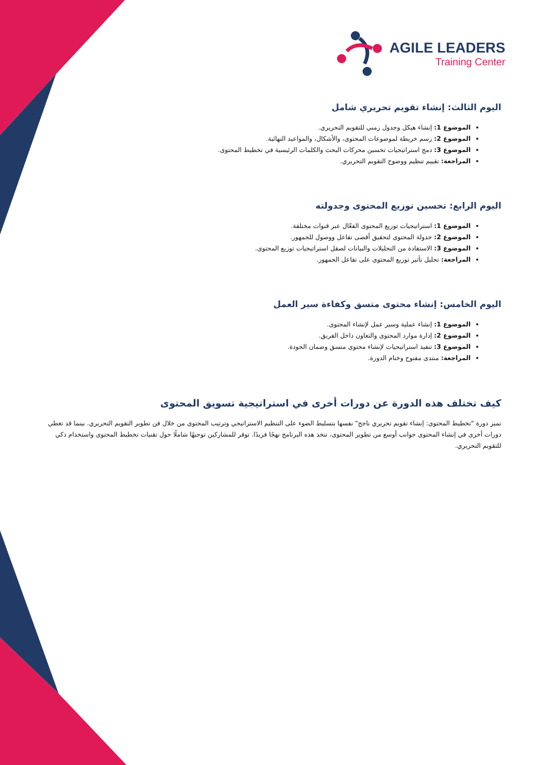AGILE LEADERS
Training Center
اليوم الثالث: إنشاء تقويم تحريري شامل
الموضوع 1: إنشاء هيكل وجدول زمني للتقويم التحريري.
الموضوع 2: رسم خريطة لموضوعات المحتوى، والأشكال، والمواعيد النهائية.
الموضوع 3: دمج استراتيجيات تحسين محركات البحث والكلمات الرئيسية في تخطيط المحتوى.
المراجعة: تقييم تنظيم ووضوح التقويم التحريري.
اليوم الرابع: تحسين توزيع المحتوى وجدولته
الموضوع 1: استراتيجيات توزيع المحتوى الفعّال عبر قنوات مختلفة.
الموضوع 2: جدولة المحتوى لتحقيق أقصى تفاعل ووصول للجمهور.
الموضوع 3: الاستفادة من التحليلات والبيانات لصقل استراتيجيات توزيع المحتوى.
المراجعة: تحليل تأثير توزيع المحتوى على تفاعل الجمهور.
اليوم الخامس: إنشاء محتوى متسق وكفاءة سير العمل
الموضوع 1: إنشاء عملية وسير عمل لإنشاء المحتوى.
الموضوع 2: إدارة موارد المحتوى والتعاون داخل الفريق.
الموضوع 3: تنفيذ استراتيجيات لإنشاء محتوى متسق وضمان الجودة.
المراجعة: منتدى مفتوح وختام الدورة.
كيف تختلف هذه الدورة عن دورات أخرى في استراتيجية تسويق المحتوى
تميز دورة "تخطيط المحتوى: إنشاء تقويم تحريري ناجح" نفسها بتسليط الضوء على التنظيم الاستراتيجي وترتيب المحتوى من خلال فن تطوير التقويم التحريري. بينما قد تغطي دورات أخرى في إنشاء المحتوى جوانب أوسع من تطوير المحتوى، تتخذ هذه البرنامج نهجًا فريدًا. توفر للمشاركين توجيهًا شاملًا حول تقنيات تخطيط المحتوى واستخدام ذكي للتقويم التحريري.